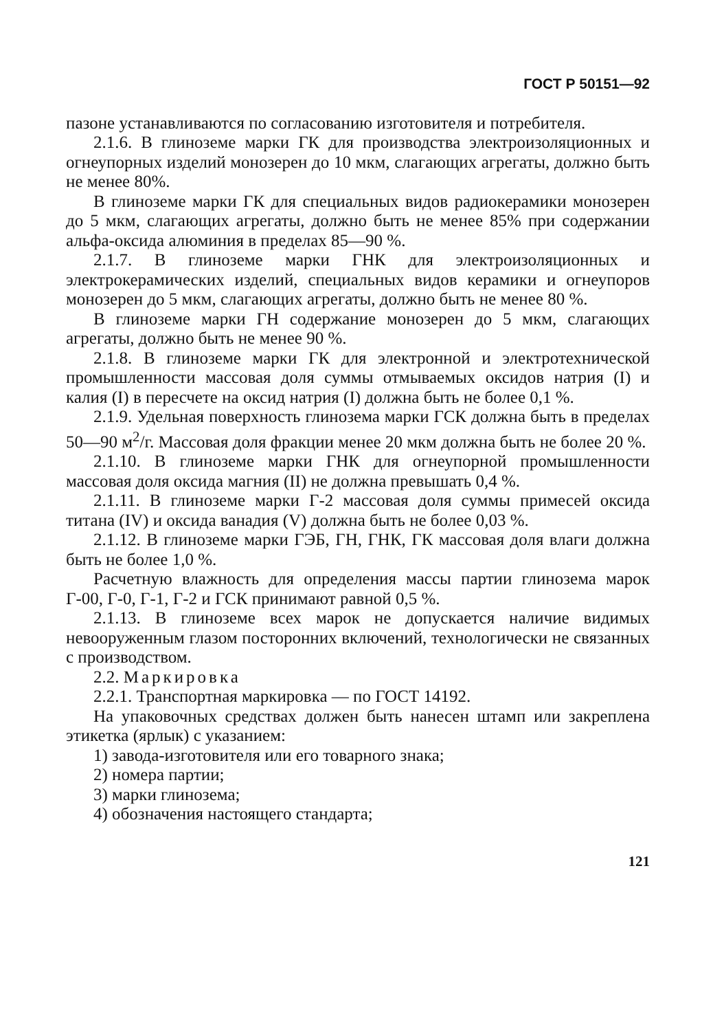ГОСТ Р 50151—92
пазоне устанавливаются по согласованию изготовителя и потребителя.
2.1.6. В глиноземе марки ГК для производства электроизоляционных и огнеупорных изделий монозерен до 10 мкм, слагающих агрегаты, должно быть не менее 80%.
В глиноземе марки ГК для специальных видов радиокерамики монозерен до 5 мкм, слагающих агрегаты, должно быть не менее 85% при содержании альфа-оксида алюминия в пределах 85—90 %.
2.1.7. В глиноземе марки ГНК для электроизоляционных и электрокерамических изделий, специальных видов керамики и огнеупоров монозерен до 5 мкм, слагающих агрегаты, должно быть не менее 80 %.
В глиноземе марки ГН содержание монозерен до 5 мкм, слагающих агрегаты, должно быть не менее 90 %.
2.1.8. В глиноземе марки ГК для электронной и электротехнической промышленности массовая доля суммы отмываемых оксидов натрия (I) и калия (I) в пересчете на оксид натрия (I) должна быть не более 0,1 %.
2.1.9. Удельная поверхность глинозема марки ГСК должна быть в пределах 50—90 м<sup>2</sup>/г. Массовая доля фракции менее 20 мкм должна быть не более 20 %.
2.1.10. В глиноземе марки ГНК для огнеупорной промышленности массовая доля оксида магния (II) не должна превышать 0,4 %.
2.1.11. В глиноземе марки Г-2 массовая доля суммы примесей оксида титана (IV) и оксида ванадия (V) должна быть не более 0,03 %.
2.1.12. В глиноземе марки ГЭБ, ГН, ГНК, ГК массовая доля влаги должна быть не более 1,0 %.
Расчетную влажность для определения массы партии глинозема марок Г-00, Г-0, Г-1, Г-2 и ГСК принимают равной 0,5 %.
2.1.13. В глиноземе всех марок не допускается наличие видимых невооруженным глазом посторонних включений, технологически не связанных с производством.
2.2. Маркировка
2.2.1. Транспортная маркировка — по ГОСТ 14192.
На упаковочных средствах должен быть нанесен штамп или закреплена этикетка (ярлык) с указанием:
1) завода-изготовителя или его товарного знака;
2) номера партии;
3) марки глинозема;
4) обозначения настоящего стандарта;
121